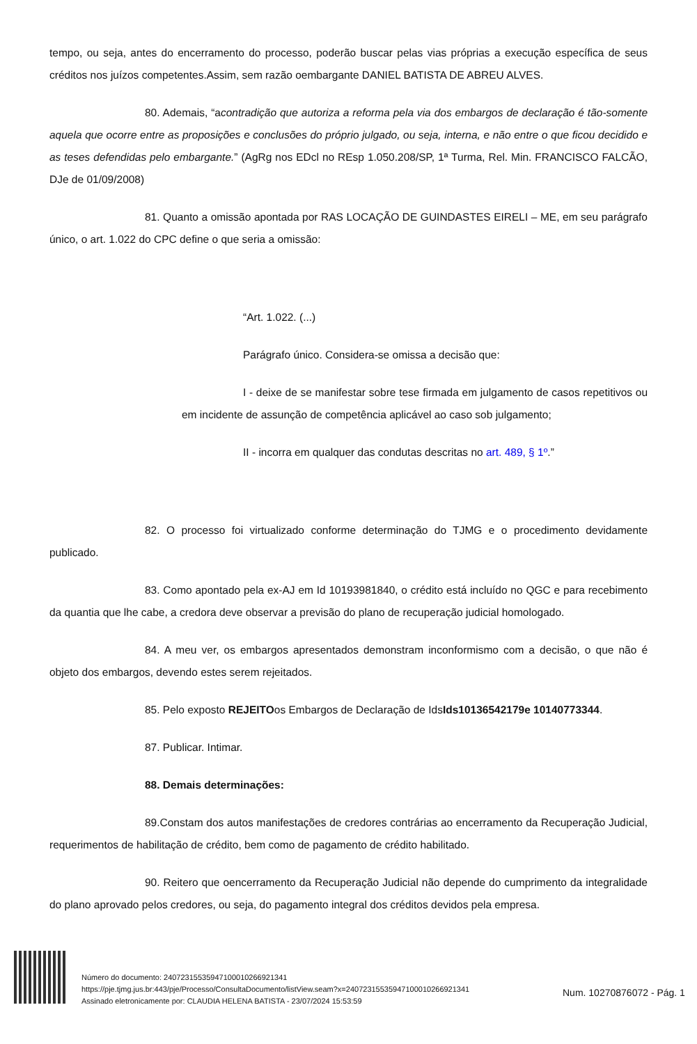tempo, ou seja, antes do encerramento do processo, poderão buscar pelas vias próprias a execução específica de seus créditos nos juízos competentes.Assim, sem razão oembargante DANIEL BATISTA DE ABREU ALVES.
80. Ademais, “acontradição que autoriza a reforma pela via dos embargos de declaração é tão-somente aquela que ocorre entre as proposições e conclusões do próprio julgado, ou seja, interna, e não entre o que ficou decidido e as teses defendidas pelo embargante.” (AgRg nos EDcl no REsp 1.050.208/SP, 1ª Turma, Rel. Min. FRANCISCO FALCÃO, DJe de 01/09/2008)
81. Quanto a omissão apontada por RAS LOCAÇÃO DE GUINDASTES EIRELI – ME, em seu parágrafo único, o art. 1.022 do CPC define o que seria a omissão:
“Art. 1.022. (...)
Parágrafo único. Considera-se omissa a decisão que:
I - deixe de se manifestar sobre tese firmada em julgamento de casos repetitivos ou em incidente de assunção de competência aplicável ao caso sob julgamento;
II - incorra em qualquer das condutas descritas no art. 489, § 1º.”
82. O processo foi virtualizado conforme determinação do TJMG e o procedimento devidamente publicado.
83. Como apontado pela ex-AJ em Id 10193981840, o crédito está incluído no QGC e para recebimento da quantia que lhe cabe, a credora deve observar a previsão do plano de recuperação judicial homologado.
84. A meu ver, os embargos apresentados demonstram inconformismo com a decisão, o que não é objeto dos embargos, devendo estes serem rejeitados.
85. Pelo exposto REJEITOos Embargos de Declaração de IdsIds10136542179e 10140773344.
87. Publicar. Intimar.
88. Demais determinações:
89.Constam dos autos manifestações de credores contrárias ao encerramento da Recuperação Judicial, requerimentos de habilitação de crédito, bem como de pagamento de crédito habilitado.
90. Reitero que oencerramento da Recuperação Judicial não depende do cumprimento da integralidade do plano aprovado pelos credores, ou seja, do pagamento integral dos créditos devidos pela empresa.
Número do documento: 24072315535947100010266921341
https://pje.tjmg.jus.br:443/pje/Processo/ConsultaDocumento/listView.seam?x=24072315535947100010266921341
Assinado eletronicamente por: CLAUDIA HELENA BATISTA - 23/07/2024 15:53:59
Num. 10270876072 - Pág. 1